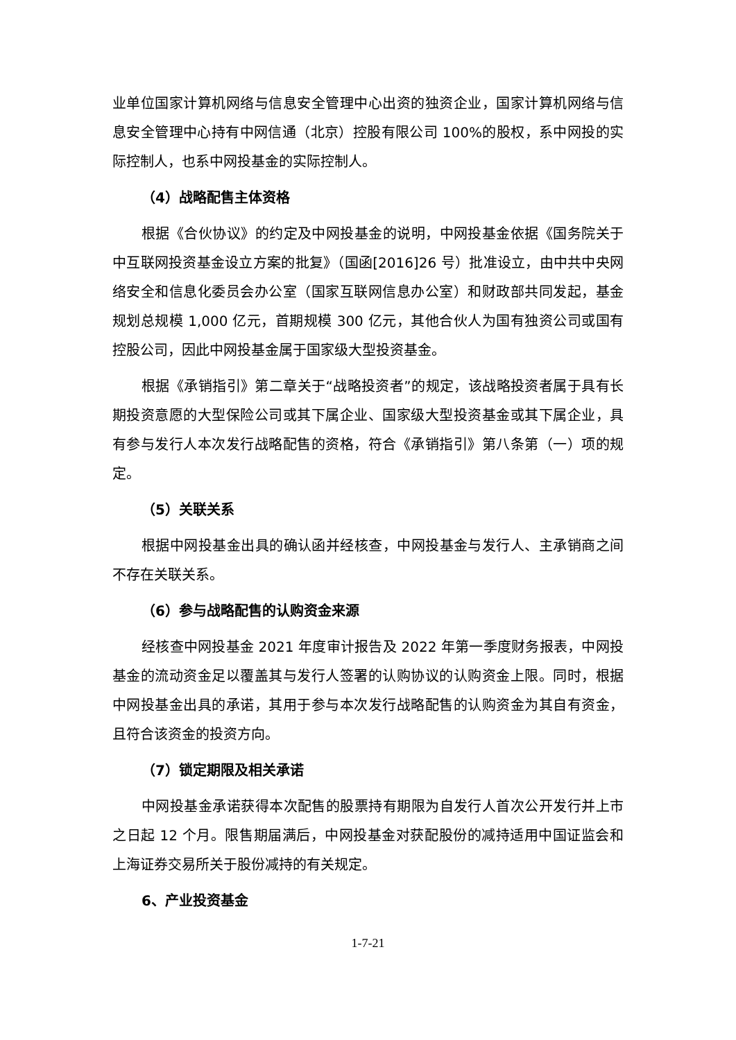业单位国家计算机网络与信息安全管理中心出资的独资企业，国家计算机网络与信息安全管理中心持有中网信通（北京）控股有限公司 100%的股权，系中网投的实际控制人，也系中网投基金的实际控制人。
（4）战略配售主体资格
根据《合伙协议》的约定及中网投基金的说明，中网投基金依据《国务院关于中互联网投资基金设立方案的批复》（国函[2016]26 号）批准设立，由中共中央网络安全和信息化委员会办公室（国家互联网信息办公室）和财政部共同发起，基金规划总规模 1,000 亿元，首期规模 300 亿元，其他合伙人为国有独资公司或国有控股公司，因此中网投基金属于国家级大型投资基金。
根据《承销指引》第二章关于“战略投资者”的规定，该战略投资者属于具有长期投资意愿的大型保险公司或其下属企业、国家级大型投资基金或其下属企业，具有参与发行人本次发行战略配售的资格，符合《承销指引》第八条第（一）项的规定。
（5）关联关系
根据中网投基金出具的确认函并经核查，中网投基金与发行人、主承销商之间不存在关联关系。
（6）参与战略配售的认购资金来源
经核查中网投基金 2021 年度审计报告及 2022 年第一季度财务报表，中网投基金的流动资金足以覆盖其与发行人签署的认购协议的认购资金上限。同时，根据中网投基金出具的承诺，其用于参与本次发行战略配售的认购资金为其自有资金，且符合该资金的投资方向。
（7）锁定期限及相关承诺
中网投基金承诺获得本次配售的股票持有期限为自发行人首次公开发行并上市之日起 12 个月。限售期届满后，中网投基金对获配股份的减持适用中国证监会和上海证券交易所关于股份减持的有关规定。
6、产业投资基金
1-7-21